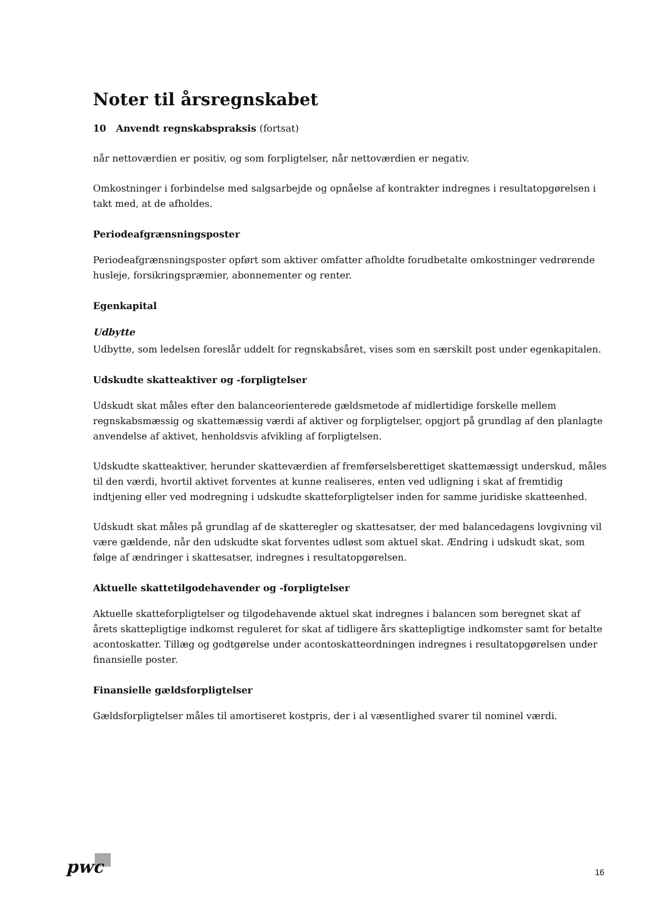Noter til årsregnskabet
10 Anvendt regnskabspraksis (fortsat)
når nettoværdien er positiv, og som forpligtelser, når nettoværdien er negativ.
Omkostninger i forbindelse med salgsarbejde og opnåelse af kontrakter indregnes i resultatopgørelsen i takt med, at de afholdes.
Periodeafgrænsningsposter
Periodeafgrænsningsposter opført som aktiver omfatter afholdte forudbetalte omkostninger vedrørende husleje, forsikringspræmier, abonnementer og renter.
Egenkapital
Udbytte
Udbytte, som ledelsen foreslår uddelt for regnskabsåret, vises som en særskilt post under egenkapitalen.
Udskudte skatteaktiver og -forpligtelser
Udskudt skat måles efter den balanceorienterede gældsmetode af midlertidige forskelle mellem regnskabsmæssig og skattemæssig værdi af aktiver og forpligtelser, opgjort på grundlag af den planlagte anvendelse af aktivet, henholdsvis afvikling af forpligtelsen.
Udskudte skatteaktiver, herunder skatteværdien af fremførselsberettiget skattemæssigt underskud, måles til den værdi, hvortil aktivet forventes at kunne realiseres, enten ved udligning i skat af fremtidig indtjening eller ved modregning i udskudte skatteforpligtelser inden for samme juridiske skatteenhed.
Udskudt skat måles på grundlag af de skatteregler og skattesatser, der med balancedagens lovgivning vil være gældende, når den udskudte skat forventes udløst som aktuel skat. Ændring i udskudt skat, som følge af ændringer i skattesatser, indregnes i resultatopgørelsen.
Aktuelle skattetilgodehavender og -forpligtelser
Aktuelle skatteforpligtelser og tilgodehavende aktuel skat indregnes i balancen som beregnet skat af årets skattepligtige indkomst reguleret for skat af tidligere års skattepligtige indkomster samt for betalte acontoskatter. Tillæg og godtgørelse under acontoskatteordningen indregnes i resultatopgørelsen under finansielle poster.
Finansielle gældsforpligtelser
Gældsforpligtelser måles til amortiseret kostpris, der i al væsentlighed svarer til nominel værdi.
pwc 16